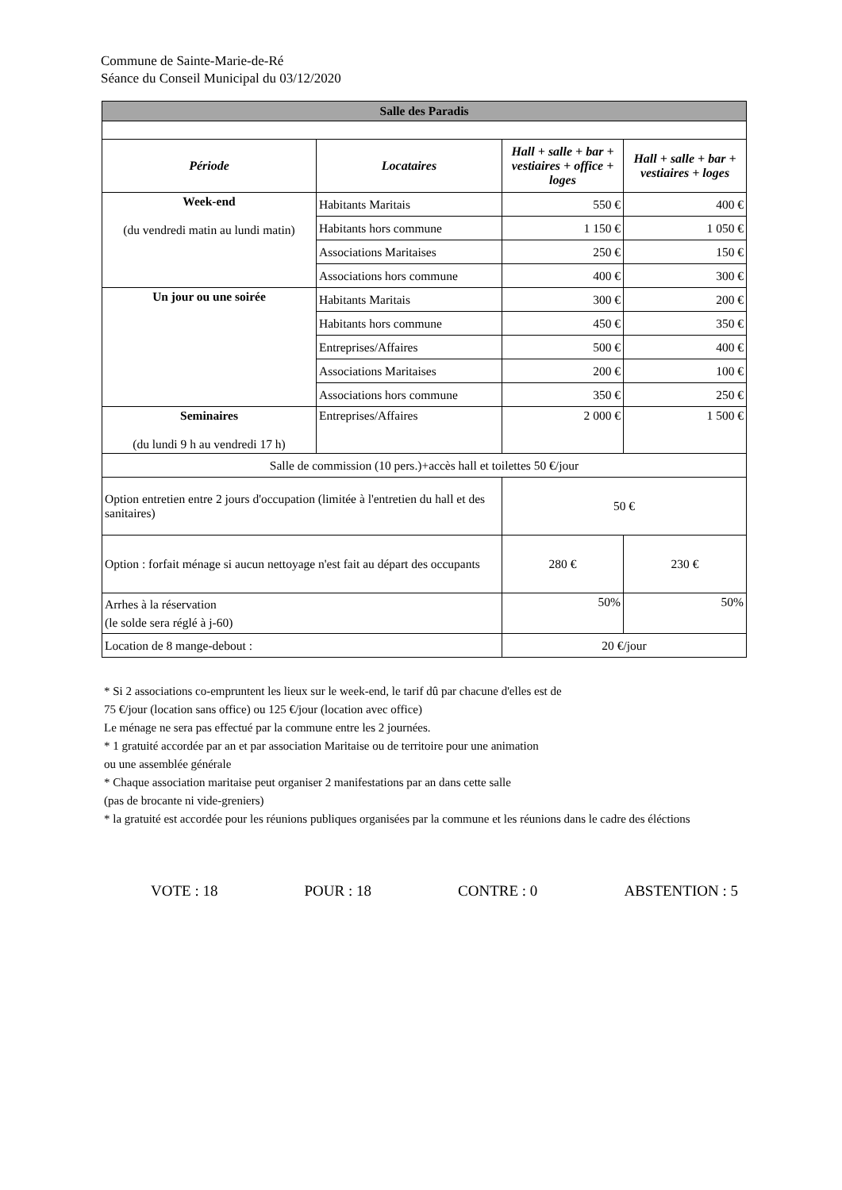Commune de Sainte-Marie-de-Ré
Séance du Conseil Municipal du 03/12/2020
| Salle des Paradis | | | |
| Période | Locataires | Hall + salle + bar + vestiaires + office + loges | Hall + salle + bar + vestiaires + loges |
| Week-end (du vendredi matin au lundi matin) | Habitants Maritais | 550 € | 400 € |
| | Habitants hors commune | 1 150 € | 1 050 € |
| | Associations Maritaises | 250 € | 150 € |
| | Associations hors commune | 400 € | 300 € |
| Un jour ou une soirée | Habitants Maritais | 300 € | 200 € |
| | Habitants hors commune | 450 € | 350 € |
| | Entreprises/Affaires | 500 € | 400 € |
| | Associations Maritaises | 200 € | 100 € |
| | Associations hors commune | 350 € | 250 € |
| Seminaires (du lundi 9 h au vendredi 17 h) | Entreprises/Affaires | 2 000 € | 1 500 € |
| Salle de commission (10 pers.)+accès hall et toilettes 50 €/jour | | | |
| Option entretien entre 2 jours d'occupation (limitée à l'entretien du hall et des sanitaires) | | 50 € | |
| Option : forfait ménage si aucun nettoyage n'est fait au départ des occupants | | 280 € | 230 € |
| Arrhes à la réservation (le solde sera réglé à j-60) | | 50% | 50% |
| Location de 8 mange-debout : | | 20 €/jour | |
* Si 2 associations co-empruntent les lieux sur le week-end, le tarif dû par chacune d'elles est de
75 €/jour (location sans office) ou 125 €/jour (location avec office)
Le ménage ne sera pas effectué par la commune entre les 2 journées.
* 1 gratuité accordée par an et par association Maritaise ou de territoire pour une animation
ou une assemblée générale
* Chaque association maritaise peut organiser 2 manifestations par an dans cette salle
(pas de brocante ni vide-greniers)
* la gratuité est accordée pour les réunions publiques organisées par la commune et les réunions dans le cadre des éléctions
VOTE : 18 POUR : 18 CONTRE : 0 ABSTENTION : 5